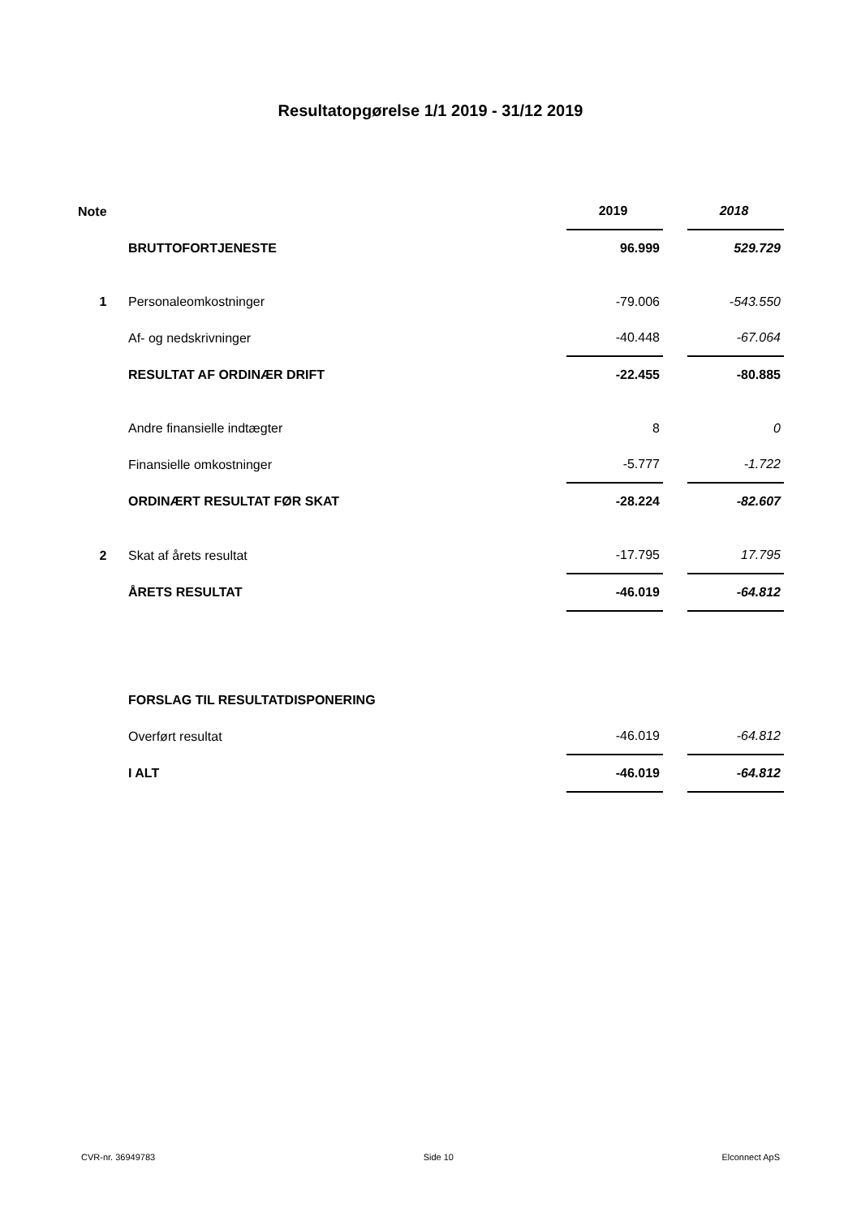Resultatopgørelse 1/1 2019 - 31/12 2019
| Note | | 2019 | | 2018 |
| | BRUTTOFORTJENESTE | 96.999 | | 529.729 |
| 1 | Personaleomkostninger | -79.006 | | -543.550 |
| | Af- og nedskrivninger | -40.448 | | -67.064 |
| | RESULTAT AF ORDINÆR DRIFT | -22.455 | | -80.885 |
| | Andre finansielle indtægter | 8 | | 0 |
| | Finansielle omkostninger | -5.777 | | -1.722 |
| | ORDINÆRT RESULTAT FØR SKAT | -28.224 | | -82.607 |
| 2 | Skat af årets resultat | -17.795 | | 17.795 |
| | ÅRETS RESULTAT | -46.019 | | -64.812 |
| | FORSLAG TIL RESULTATDISPONERING | | | |
| | Overført resultat | -46.019 | | -64.812 |
| | I ALT | -46.019 | | -64.812 |
CVR-nr. 36949783 Side 10 Elconnect ApS